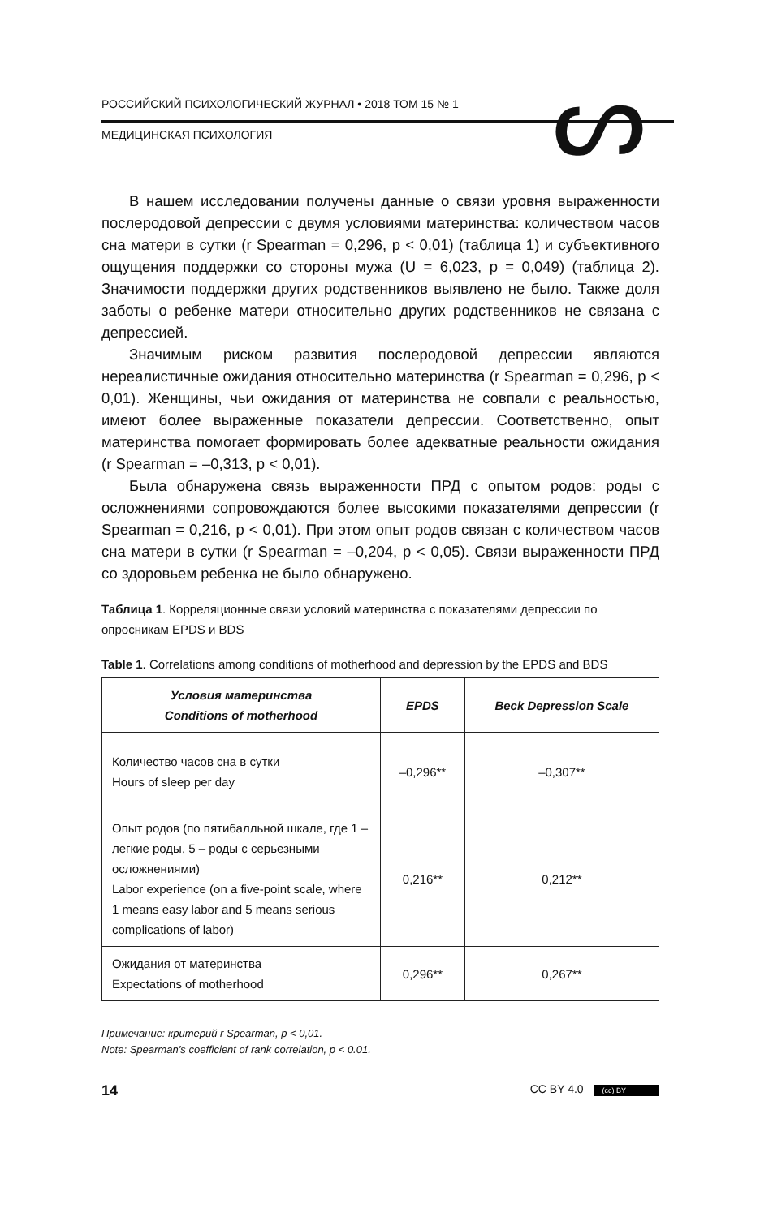ᔕ
РОССИЙСКИЙ ПСИХОЛОГИЧЕСКИЙ ЖУРНАЛ • 2018 ТОМ 15 № 1
МЕДИЦИНСКАЯ ПСИХОЛОГИЯ
В нашем исследовании получены данные о связи уровня выраженности послеродовой депрессии с двумя условиями материнства: количеством часов сна матери в сутки (r Spearman = 0,296, p < 0,01) (таблица 1) и субъективного ощущения поддержки со стороны мужа (U = 6,023, p = 0,049) (таблица 2). Значимости поддержки других родственников выявлено не было. Также доля заботы о ребенке матери относительно других родственников не связана с депрессией.
Значимым риском развития послеродовой депрессии являются нереалистичные ожидания относительно материнства (r Spearman = 0,296, p < 0,01). Женщины, чьи ожидания от материнства не совпали с реальностью, имеют более выраженные показатели депрессии. Соответственно, опыт материнства помогает формировать более адекватные реальности ожидания (r Spearman = –0,313, p < 0,01).
Была обнаружена связь выраженности ПРД с опытом родов: роды с осложнениями сопровождаются более высокими показателями депрессии (r Spearman = 0,216, p < 0,01). При этом опыт родов связан с количеством часов сна матери в сутки (r Spearman = –0,204, p < 0,05). Связи выраженности ПРД со здоровьем ребенка не было обнаружено.
Таблица 1. Корреляционные связи условий материнства с показателями депрессии по опросникам EPDS и BDS
Table 1. Correlations among conditions of motherhood and depression by the EPDS and BDS
| Условия материнства Conditions of motherhood | EPDS | Beck Depression Scale |
| --- | --- | --- |
| Количество часов сна в сутки Hours of sleep per day | –0,296** | –0,307** |
| Опыт родов (по пятибалльной шкале, где 1 – легкие роды, 5 – роды с серьезными осложнениями) Labor experience (on a five-point scale, where 1 means easy labor and 5 means serious complications of labor) | 0,216** | 0,212** |
| Ожидания от материнства Expectations of motherhood | 0,296** | 0,267** |
Примечание: критерий r Spearman, p < 0,01.
Note: Spearman’s coefficient of rank correlation, p < 0.01.
14 CC BY 4.0 (cc) BY